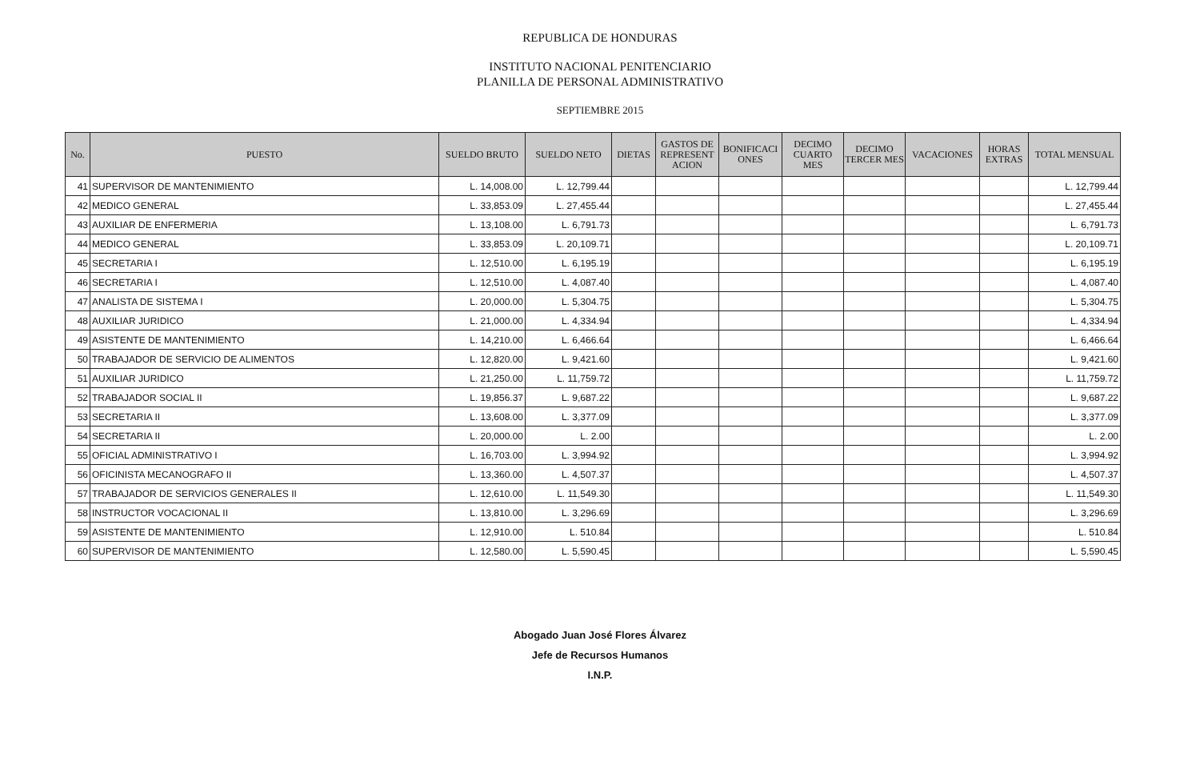REPUBLICA DE HONDURAS
INSTITUTO NACIONAL PENITENCIARIO
PLANILLA DE PERSONAL ADMINISTRATIVO
SEPTIEMBRE 2015
| No. | PUESTO | SUELDO BRUTO | SUELDO NETO | DIETAS | GASTOS DE REPRESENT ACION | BONIFICACI ONES | DECIMO CUARTO MES | DECIMO TERCER MES | VACACIONES | HORAS EXTRAS | TOTAL MENSUAL |
| --- | --- | --- | --- | --- | --- | --- | --- | --- | --- | --- | --- |
| 41 | SUPERVISOR DE MANTENIMIENTO | L. 14,008.00 | L. 12,799.44 | | | | | | | | L. 12,799.44 |
| 42 | MEDICO GENERAL | L. 33,853.09 | L. 27,455.44 | | | | | | | | L. 27,455.44 |
| 43 | AUXILIAR DE ENFERMERIA | L. 13,108.00 | L. 6,791.73 | | | | | | | | L. 6,791.73 |
| 44 | MEDICO GENERAL | L. 33,853.09 | L. 20,109.71 | | | | | | | | L. 20,109.71 |
| 45 | SECRETARIA I | L. 12,510.00 | L. 6,195.19 | | | | | | | | L. 6,195.19 |
| 46 | SECRETARIA I | L. 12,510.00 | L. 4,087.40 | | | | | | | | L. 4,087.40 |
| 47 | ANALISTA DE SISTEMA I | L. 20,000.00 | L. 5,304.75 | | | | | | | | L. 5,304.75 |
| 48 | AUXILIAR JURIDICO | L. 21,000.00 | L. 4,334.94 | | | | | | | | L. 4,334.94 |
| 49 | ASISTENTE DE MANTENIMIENTO | L. 14,210.00 | L. 6,466.64 | | | | | | | | L. 6,466.64 |
| 50 | TRABAJADOR DE SERVICIO DE ALIMENTOS | L. 12,820.00 | L. 9,421.60 | | | | | | | | L. 9,421.60 |
| 51 | AUXILIAR JURIDICO | L. 21,250.00 | L. 11,759.72 | | | | | | | | L. 11,759.72 |
| 52 | TRABAJADOR SOCIAL II | L. 19,856.37 | L. 9,687.22 | | | | | | | | L. 9,687.22 |
| 53 | SECRETARIA II | L. 13,608.00 | L. 3,377.09 | | | | | | | | L. 3,377.09 |
| 54 | SECRETARIA II | L. 20,000.00 | L. 2.00 | | | | | | | | L. 2.00 |
| 55 | OFICIAL ADMINISTRATIVO I | L. 16,703.00 | L. 3,994.92 | | | | | | | | L. 3,994.92 |
| 56 | OFICINISTA MECANOGRAFO II | L. 13,360.00 | L. 4,507.37 | | | | | | | | L. 4,507.37 |
| 57 | TRABAJADOR DE SERVICIOS GENERALES II | L. 12,610.00 | L. 11,549.30 | | | | | | | | L. 11,549.30 |
| 58 | INSTRUCTOR VOCACIONAL II | L. 13,810.00 | L. 3,296.69 | | | | | | | | L. 3,296.69 |
| 59 | ASISTENTE DE MANTENIMIENTO | L. 12,910.00 | L. 510.84 | | | | | | | | L. 510.84 |
| 60 | SUPERVISOR DE MANTENIMIENTO | L. 12,580.00 | L. 5,590.45 | | | | | | | | L. 5,590.45 |
Abogado Juan José Flores Álvarez
Jefe de Recursos Humanos
I.N.P.